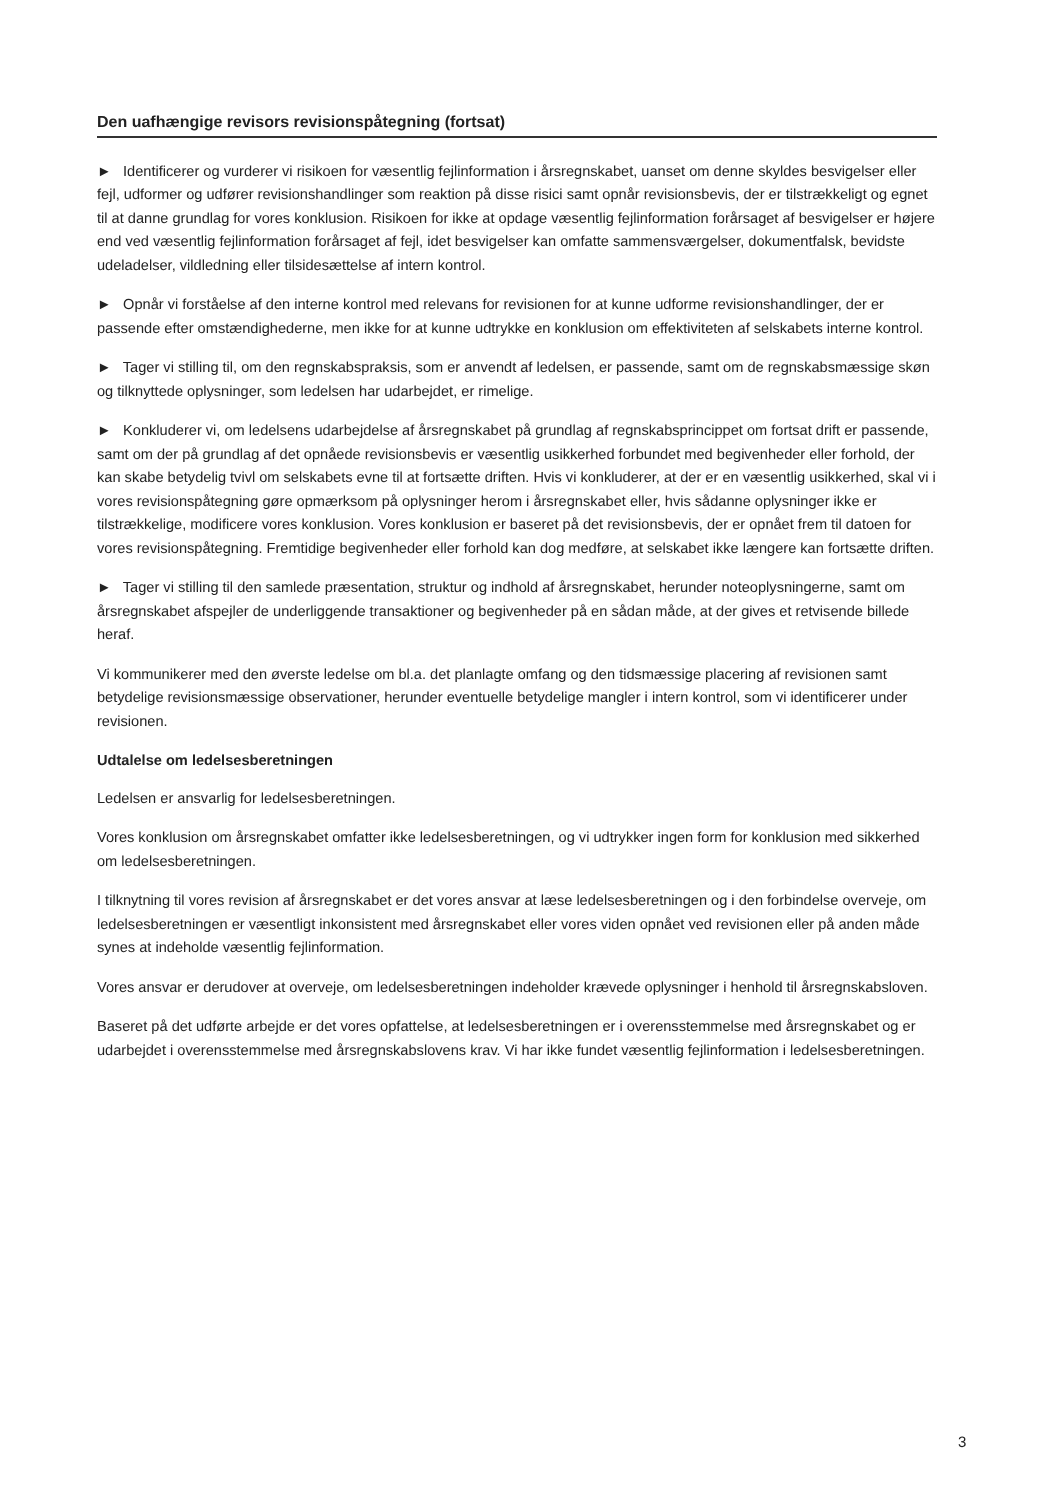Den uafhængige revisors revisionspåtegning (fortsat)
► Identificerer og vurderer vi risikoen for væsentlig fejlinformation i årsregnskabet, uanset om denne skyldes besvigelser eller fejl, udformer og udfører revisionshandlinger som reaktion på disse risici samt opnår revisionsbevis, der er tilstrækkeligt og egnet til at danne grundlag for vores konklusion. Risikoen for ikke at opdage væsentlig fejlinformation forårsaget af besvigelser er højere end ved væsentlig fejlinformation forårsaget af fejl, idet besvigelser kan omfatte sammensværgelser, dokumentfalsk, bevidste udeladelser, vildledning eller tilsidesættelse af intern kontrol.
► Opnår vi forståelse af den interne kontrol med relevans for revisionen for at kunne udforme revisionshandlinger, der er passende efter omstændighederne, men ikke for at kunne udtrykke en konklusion om effektiviteten af selskabets interne kontrol.
► Tager vi stilling til, om den regnskabspraksis, som er anvendt af ledelsen, er passende, samt om de regnskabsmæssige skøn og tilknyttede oplysninger, som ledelsen har udarbejdet, er rimelige.
► Konkluderer vi, om ledelsens udarbejdelse af årsregnskabet på grundlag af regnskabsprincippet om fortsat drift er passende, samt om der på grundlag af det opnåede revisionsbevis er væsentlig usikkerhed forbundet med begivenheder eller forhold, der kan skabe betydelig tvivl om selskabets evne til at fortsætte driften. Hvis vi konkluderer, at der er en væsentlig usikkerhed, skal vi i vores revisionspåtegning gøre opmærksom på oplysninger herom i årsregnskabet eller, hvis sådanne oplysninger ikke er tilstrækkelige, modificere vores konklusion. Vores konklusion er baseret på det revisionsbevis, der er opnået frem til datoen for vores revisionspåtegning. Fremtidige begivenheder eller forhold kan dog medføre, at selskabet ikke længere kan fortsætte driften.
► Tager vi stilling til den samlede præsentation, struktur og indhold af årsregnskabet, herunder noteoplysningerne, samt om årsregnskabet afspejler de underliggende transaktioner og begivenheder på en sådan måde, at der gives et retvisende billede heraf.
Vi kommunikerer med den øverste ledelse om bl.a. det planlagte omfang og den tidsmæssige placering af revisionen samt betydelige revisionsmæssige observationer, herunder eventuelle betydelige mangler i intern kontrol, som vi identificerer under revisionen.
Udtalelse om ledelsesberetningen
Ledelsen er ansvarlig for ledelsesberetningen.
Vores konklusion om årsregnskabet omfatter ikke ledelsesberetningen, og vi udtrykker ingen form for konklusion med sikkerhed om ledelsesberetningen.
I tilknytning til vores revision af årsregnskabet er det vores ansvar at læse ledelsesberetningen og i den forbindelse overveje, om ledelsesberetningen er væsentligt inkonsistent med årsregnskabet eller vores viden opnået ved revisionen eller på anden måde synes at indeholde væsentlig fejlinformation.
Vores ansvar er derudover at overveje, om ledelsesberetningen indeholder krævede oplysninger i henhold til årsregnskabsloven.
Baseret på det udførte arbejde er det vores opfattelse, at ledelsesberetningen er i overensstemmelse med årsregnskabet og er udarbejdet i overensstemmelse med årsregnskabslovens krav. Vi har ikke fundet væsentlig fejlinformation i ledelsesberetningen.
3